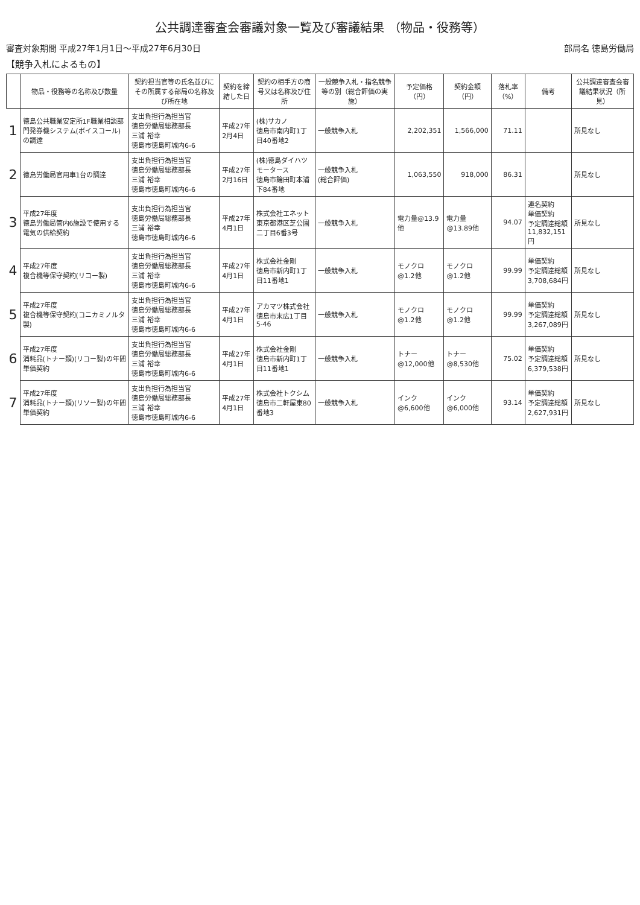公共調達審査会審議対象一覧及び審議結果 （物品・役務等）
審査対象期間 平成27年1月1日～平成27年6月30日 部局名 徳島労働局
【競争入札によるもの】
| | 物品・役務等の名称及び数量 | 契約担当官等の氏名並びにその所属する部局の名称及び所在地 | 契約を締結した日 | 契約の相手方の商号又は名称及び住所 | 一般競争入札・指名競争等の別（総合評価の実施） | 予定価格（円） | 契約金額（円） | 落札率（%） | 備考 | 公共調達審査会審議結果状況（所見） |
| --- | --- | --- | --- | --- | --- | --- | --- | --- | --- | --- |
| 1 | 徳島公共職業安定所1F職業相談部門発券機システム(ボイスコール)の調達 | 支出負担行為担当官 徳島労働局総務部長 三浦 裕幸 徳島市徳島町城内6-6 | 平成27年2月4日 | (株)サカノ 徳島市南内町1丁目40番地2 | 一般競争入札 | 2,202,351 | 1,566,000 | 71.11 | | 所見なし |
| 2 | 徳島労働局官用車1台の調達 | 支出負担行為担当官 徳島労働局総務部長 三浦 裕幸 徳島市徳島町城内6-6 | 平成27年2月16日 | (株)徳島ダイハツモータース 徳島市論田町本浦下84番地 | 一般競争入札 (総合評価) | 1,063,550 | 918,000 | 86.31 | | 所見なし |
| 3 | 平成27年度 徳島労働局管内6施設で使用する電気の供給契約 | 支出負担行為担当官 徳島労働局総務部長 三浦 裕幸 徳島市徳島町城内6-6 | 平成27年4月1日 | 株式会社エネット 東京都港区芝公園二丁目6番3号 | 一般競争入札 | 電力量@13.9他 | 電力量@13.89他 | 94.07 | 連名契約 単価契約 予定調達総額 11,832,151円 | 所見なし |
| 4 | 平成27年度 複合機等保守契約(リコー製) | 支出負担行為担当官 徳島労働局総務部長 三浦 裕幸 徳島市徳島町城内6-6 | 平成27年4月1日 | 株式会社金剛 徳島市新内町1丁目11番地1 | 一般競争入札 | モノクロ@1.2他 | モノクロ@1.2他 | 99.99 | 単価契約 予定調達総額 3,708,684円 | 所見なし |
| 5 | 平成27年度 複合機等保守契約(コニカミノルタ製) | 支出負担行為担当官 徳島労働局総務部長 三浦 裕幸 徳島市徳島町城内6-6 | 平成27年4月1日 | アカマツ株式会社 徳島市末広1丁目5-46 | 一般競争入札 | モノクロ@1.2他 | モノクロ@1.2他 | 99.99 | 単価契約 予定調達総額 3,267,089円 | 所見なし |
| 6 | 平成27年度 消耗品(トナー類)(リコー製)の年間単価契約 | 支出負担行為担当官 徳島労働局総務部長 三浦 裕幸 徳島市徳島町城内6-6 | 平成27年4月1日 | 株式会社金剛 徳島市新内町1丁目11番地1 | 一般競争入札 | トナー@12,000他 | トナー@8,530他 | 75.02 | 単価契約 予定調達総額 6,379,538円 | 所見なし |
| 7 | 平成27年度 消耗品(トナー類)(リソー製)の年間単価契約 | 支出負担行為担当官 徳島労働局総務部長 三浦 裕幸 徳島市徳島町城内6-6 | 平成27年4月1日 | 株式会社トクシム 徳島市二軒屋東80番地3 | 一般競争入札 | インク@6,600他 | インク@6,000他 | 93.14 | 単価契約 予定調達総額 2,627,931円 | 所見なし |